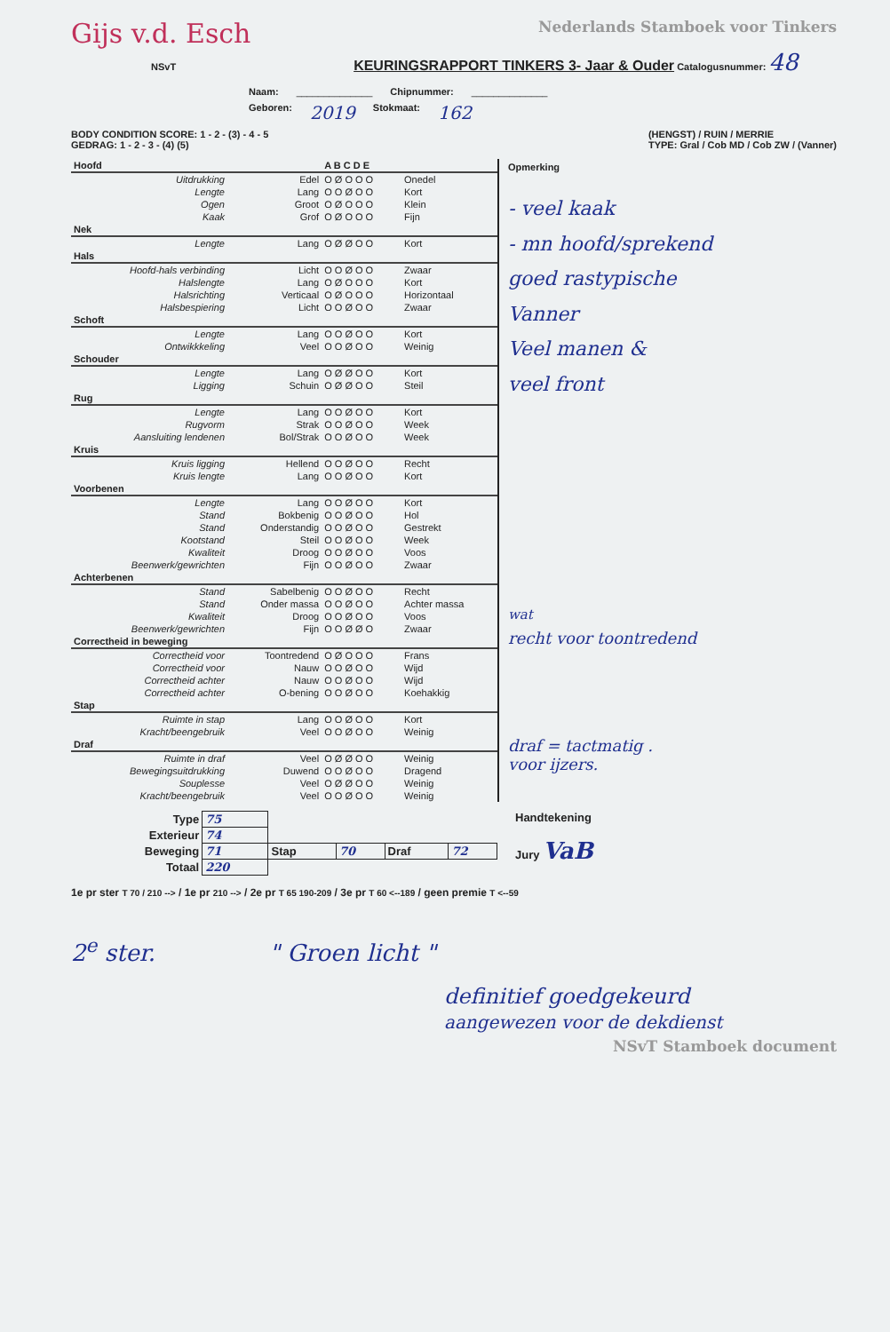Gijs v.d. Esch Nederlands Stamboek voor Tinkers
NSvT
KEURINGSRAPPORT TINKERS 3- Jaar & Ouder
Catalogusnummer: 48
Naam: ______________ Chipnummer: ______________
Geboren: 2019 Stokmaat: 162
BODY CONDITION SCORE: 1 - 2 - (3) - 4 - 5
GEDRAG: 1 - 2 - 3 - (4) (5)
(HENGST) / RUIN / MERRIE
TYPE: Gral / Cob MD / Cob ZW / (Vanner)
| Hoofd | | A B C D E | |
| Uitdrukking | Edel | O Ø O O O | Onedel |
| Lengte | Lang | O O Ø O O | Kort |
| Ogen | Groot | O Ø O O O | Klein |
| Kaak | Grof | O Ø O O O | Fijn |
| Nek | | | |
| Lengte | Lang | O Ø Ø O O | Kort |
| Hals | | | |
| Hoofd-hals verbinding | Licht | O O Ø O O | Zwaar |
| Halslengte | Lang | O Ø O O O | Kort |
| Halsrichting | Verticaal | O Ø O O O | Horizontaal |
| Halsbespiering | Licht | O O Ø O O | Zwaar |
| Schoft | | | |
| Lengte | Lang | O O Ø O O | Kort |
| Ontwikkkeling | Veel | O O Ø O O | Weinig |
| Schouder | | | |
| Lengte | Lang | O Ø Ø O O | Kort |
| Ligging | Schuin | O Ø Ø O O | Steil |
| Rug | | | |
| Lengte | Lang | O O Ø O O | Kort |
| Rugvorm | Strak | O O Ø O O | Week |
| Aansluiting lendenen | Bol/Strak | O O Ø O O | Week |
| Kruis | | | |
| Kruis ligging | Hellend | O O Ø O O | Recht |
| Kruis lengte | Lang | O O Ø O O | Kort |
| Voorbenen | | | |
| Lengte | Lang | O O Ø O O | Kort |
| Stand | Bokbenig | O O Ø O O | Hol |
| Stand | Onderstandig | O O Ø O O | Gestrekt |
| Kootstand | Steil | O O Ø O O | Week |
| Kwaliteit | Droog | O O Ø O O | Voos |
| Beenwerk/gewrichten | Fijn | O O Ø O O | Zwaar |
| Achterbenen | | | |
| Stand | Sabelbenig | O O Ø O O | Recht |
| Stand | Onder massa | O O Ø O O | Achter massa |
| Kwaliteit | Droog | O O Ø O O | Voos |
| Beenwerk/gewrichten | Fijn | O O Ø Ø O | Zwaar |
| Correctheid in beweging | | | |
| Correctheid voor | Toontredend | O Ø O O O | Frans |
| Correctheid voor | Nauw | O O Ø O O | Wijd |
| Correctheid achter | Nauw | O O Ø O O | Wijd |
| Correctheid achter | O-bening | O O Ø O O | Koehakkig |
| Stap | | | |
| Ruimte in stap | Lang | O O Ø O O | Kort |
| Kracht/beengebruik | Veel | O O Ø O O | Weinig |
| Draf | | | |
| Ruimte in draf | Veel | O Ø Ø O O | Weinig |
| Bewegingsuitdrukking | Duwend | O O Ø O O | Dragend |
| Souplesse | Veel | O Ø Ø O O | Weinig |
| Kracht/beengebruik | Veel | O O Ø O O | Weinig |
Opmerking
- veel kaak
- mn hoofd/sprekend
goed rastypische
Vanner
Veel manen &
veel front
<sup>wat</sup>
recht voor toontredend
draf = tactmatig .
voor ijzers.
| Type | 75 | | | | |
| Exterieur | 74 | | | | |
| Beweging | 71 | Stap | 70 | Draf | 72 |
| Totaal | 220 | | | | |
Handtekening
Jury VaB
1e pr ster T 70 / 210 --> / 1e pr 210 --> / 2e pr T 65 190-209 / 3e pr T 60 <--189 / geen premie T <--59
2<sup>e</sup> ster. " Groen licht "
definitief goedgekeurd
aangewezen voor de dekdienst
NSvT Stamboek document